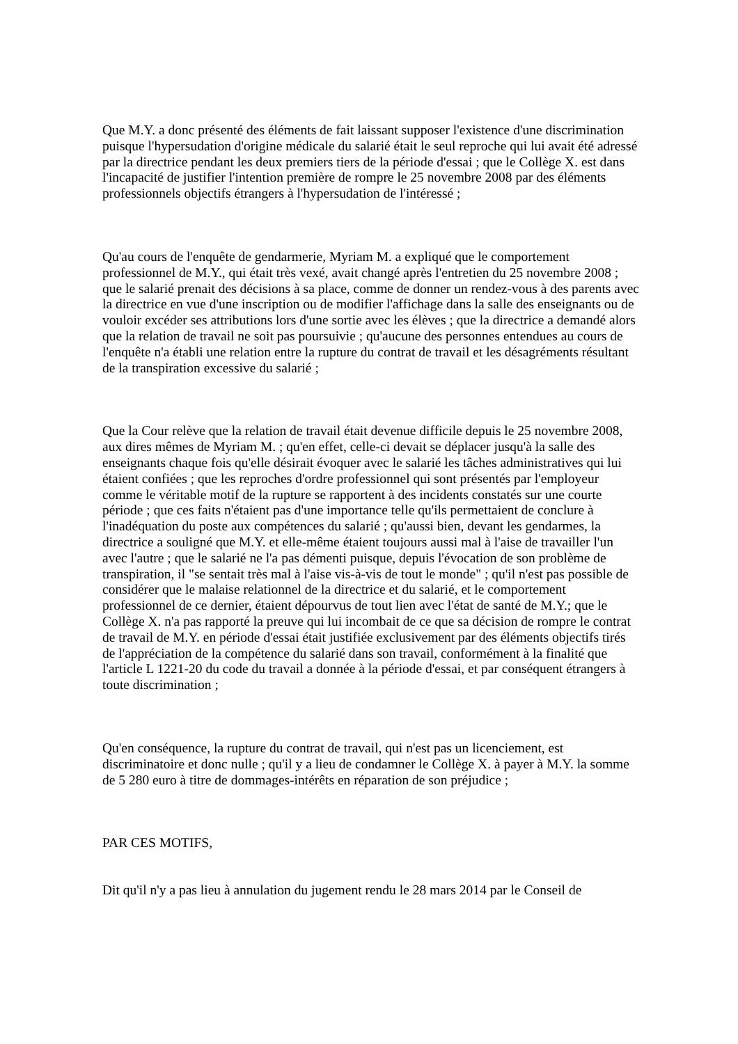Que M.Y. a donc présenté des éléments de fait laissant supposer l'existence d'une discrimination puisque l'hypersudation d'origine médicale du salarié était le seul reproche qui lui avait été adressé par la directrice pendant les deux premiers tiers de la période d'essai ; que le Collège X. est dans l'incapacité de justifier l'intention première de rompre le 25 novembre 2008 par des éléments professionnels objectifs étrangers à l'hypersudation de l'intéressé ;
Qu'au cours de l'enquête de gendarmerie, Myriam M. a expliqué que le comportement professionnel de M.Y., qui était très vexé, avait changé après l'entretien du 25 novembre 2008 ; que le salarié prenait des décisions à sa place, comme de donner un rendez-vous à des parents avec la directrice en vue d'une inscription ou de modifier l'affichage dans la salle des enseignants ou de vouloir excéder ses attributions lors d'une sortie avec les élèves ; que la directrice a demandé alors que la relation de travail ne soit pas poursuivie ; qu'aucune des personnes entendues au cours de l'enquête n'a établi une relation entre la rupture du contrat de travail et les désagréments résultant de la transpiration excessive du salarié ;
Que la Cour relève que la relation de travail était devenue difficile depuis le 25 novembre 2008, aux dires mêmes de Myriam M. ; qu'en effet, celle-ci devait se déplacer jusqu'à la salle des enseignants chaque fois qu'elle désirait évoquer avec le salarié les tâches administratives qui lui étaient confiées ; que les reproches d'ordre professionnel qui sont présentés par l'employeur comme le véritable motif de la rupture se rapportent à des incidents constatés sur une courte période ; que ces faits n'étaient pas d'une importance telle qu'ils permettaient de conclure à l'inadéquation du poste aux compétences du salarié ; qu'aussi bien, devant les gendarmes, la directrice a souligné que M.Y. et elle-même étaient toujours aussi mal à l'aise de travailler l'un avec l'autre ; que le salarié ne l'a pas démenti puisque, depuis l'évocation de son problème de transpiration, il "se sentait très mal à l'aise vis-à-vis de tout le monde" ; qu'il n'est pas possible de considérer que le malaise relationnel de la directrice et du salarié, et le comportement professionnel de ce dernier, étaient dépourvus de tout lien avec l'état de santé de M.Y.; que le Collège X. n'a pas rapporté la preuve qui lui incombait de ce que sa décision de rompre le contrat de travail de M.Y. en période d'essai était justifiée exclusivement par des éléments objectifs tirés de l'appréciation de la compétence du salarié dans son travail, conformément à la finalité que l'article L 1221-20 du code du travail a donnée à la période d'essai, et par conséquent étrangers à toute discrimination ;
Qu'en conséquence, la rupture du contrat de travail, qui n'est pas un licenciement, est discriminatoire et donc nulle ; qu'il y a lieu de condamner le Collège X. à payer à M.Y. la somme de 5 280 euro à titre de dommages-intérêts en réparation de son préjudice ;
PAR CES MOTIFS,
Dit qu'il n'y a pas lieu à annulation du jugement rendu le 28 mars 2014 par le Conseil de